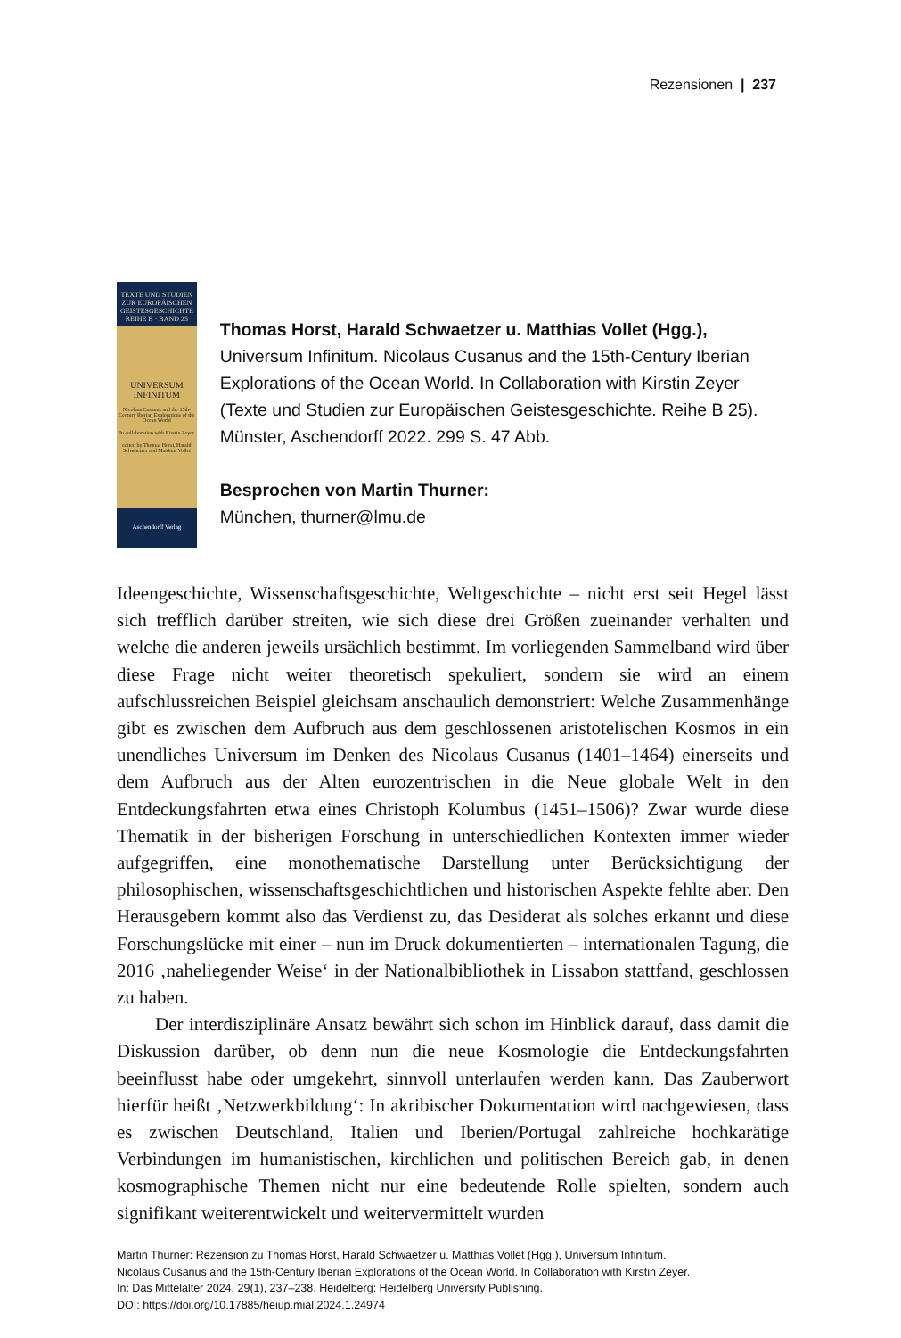Rezensionen | 237
TEXTE UND STUDIEN
ZUR EUROPÄISCHEN GEISTESGESCHICHTE
REIHE B · BAND 25
UNIVERSUM INFINITUM
Nicolaus Cusanus and the 15th-Century Iberian Explorations of the Ocean World
In collaboration with Kirstin Zeyer
edited by Thomas Horst, Harald Schwaetzer and Matthias Vollet
Aschendorff Verlag
Thomas Horst, Harald Schwaetzer u. Matthias Vollet (Hgg.), Universum Infinitum. Nicolaus Cusanus and the 15th-Century Iberian Explorations of the Ocean World. In Collaboration with Kirstin Zeyer (Texte und Studien zur Europäischen Geistesgeschichte. Reihe B 25). Münster, Aschendorff 2022. 299 S. 47 Abb.
Besprochen von Martin Thurner:
München, thurner@lmu.de
Ideengeschichte, Wissenschaftsgeschichte, Weltgeschichte – nicht erst seit Hegel lässt sich trefflich darüber streiten, wie sich diese drei Größen zueinander verhalten und welche die anderen jeweils ursächlich bestimmt. Im vorliegenden Sammelband wird über diese Frage nicht weiter theoretisch spekuliert, sondern sie wird an einem aufschlussreichen Beispiel gleichsam anschaulich demonstriert: Welche Zusammenhänge gibt es zwischen dem Aufbruch aus dem geschlossenen aristotelischen Kosmos in ein unendliches Universum im Denken des Nicolaus Cusanus (1401–1464) einerseits und dem Aufbruch aus der Alten eurozentrischen in die Neue globale Welt in den Entdeckungsfahrten etwa eines Christoph Kolumbus (1451–1506)? Zwar wurde diese Thematik in der bisherigen Forschung in unterschiedlichen Kontexten immer wieder aufgegriffen, eine monothematische Darstellung unter Berücksichtigung der philosophischen, wissenschaftsgeschichtlichen und historischen Aspekte fehlte aber. Den Herausgebern kommt also das Verdienst zu, das Desiderat als solches erkannt und diese Forschungslücke mit einer – nun im Druck dokumentierten – internationalen Tagung, die 2016 ‚naheliegender Weise‘ in der Nationalbibliothek in Lissabon stattfand, geschlossen zu haben.
Der interdisziplinäre Ansatz bewährt sich schon im Hinblick darauf, dass damit die Diskussion darüber, ob denn nun die neue Kosmologie die Entdeckungsfahrten beeinflusst habe oder umgekehrt, sinnvoll unterlaufen werden kann. Das Zauberwort hierfür heißt ‚Netzwerkbildung‘: In akribischer Dokumentation wird nachgewiesen, dass es zwischen Deutschland, Italien und Iberien/Portugal zahlreiche hochkarätige Verbindungen im humanistischen, kirchlichen und politischen Bereich gab, in denen kosmographische Themen nicht nur eine bedeutende Rolle spielten, sondern auch signifikant weiterentwickelt und weitervermittelt wurden
Martin Thurner: Rezension zu Thomas Horst, Harald Schwaetzer u. Matthias Vollet (Hgg.), Universum Infinitum.
Nicolaus Cusanus and the 15th-Century Iberian Explorations of the Ocean World. In Collaboration with Kirstin Zeyer.
In: Das Mittelalter 2024, 29(1), 237–238. Heidelberg: Heidelberg University Publishing.
DOI: https://doi.org/10.17885/heiup.mial.2024.1.24974